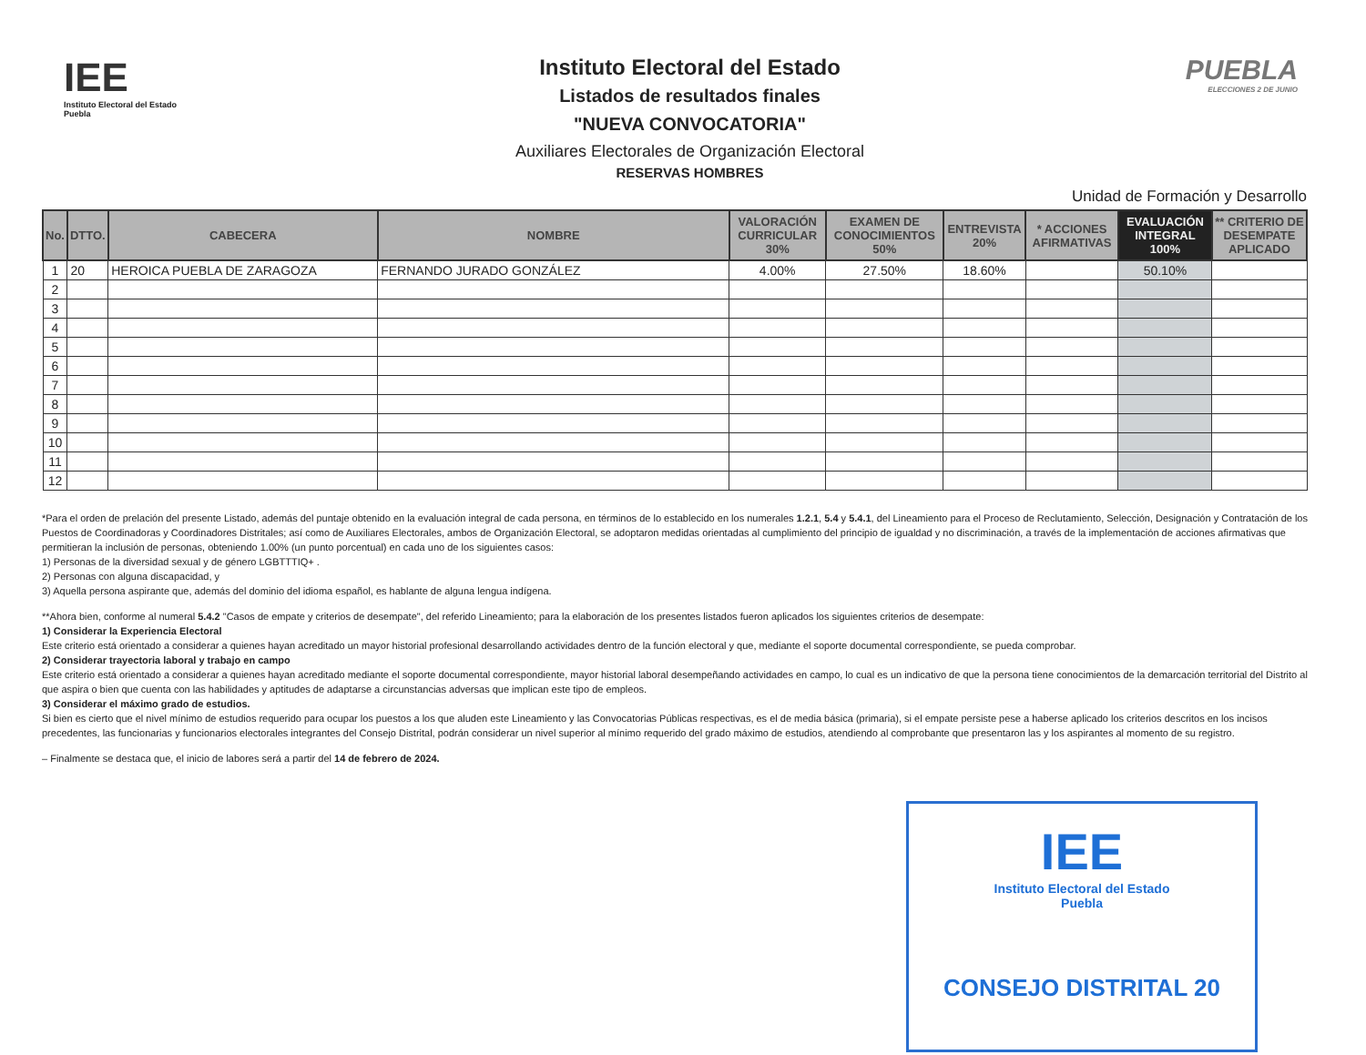IEE
Instituto Electoral del Estado
Puebla
Instituto Electoral del Estado
Listados de resultados finales
"NUEVA CONVOCATORIA"
Auxiliares Electorales de Organización Electoral
RESERVAS HOMBRES
PUEBLA
ELECCIONES 2 DE JUNIO
Unidad de Formación y Desarrollo
| No. | DTTO. | CABECERA | NOMBRE | VALORACIÓN CURRICULAR 30% | EXAMEN DE CONOCIMIENTOS 50% | ENTREVISTA 20% | * ACCIONES AFIRMATIVAS | EVALUACIÓN INTEGRAL 100% | ** CRITERIO DE DESEMPATE APLICADO |
| --- | --- | --- | --- | --- | --- | --- | --- | --- | --- |
| 1 | 20 | HEROICA PUEBLA DE ZARAGOZA | FERNANDO JURADO GONZÁLEZ | 4.00% | 27.50% | 18.60% | | 50.10% | |
| 2 | | | | | | | | | |
| 3 | | | | | | | | | |
| 4 | | | | | | | | | |
| 5 | | | | | | | | | |
| 6 | | | | | | | | | |
| 7 | | | | | | | | | |
| 8 | | | | | | | | | |
| 9 | | | | | | | | | |
| 10 | | | | | | | | | |
| 11 | | | | | | | | | |
| 12 | | | | | | | | | |
*Para el orden de prelación del presente Listado, además del puntaje obtenido en la evaluación integral de cada persona, en términos de lo establecido en los numerales 1.2.1, 5.4 y 5.4.1, del Lineamiento para el Proceso de Reclutamiento, Selección, Designación y Contratación de los Puestos de Coordinadoras y Coordinadores Distritales; así como de Auxiliares Electorales, ambos de Organización Electoral, se adoptaron medidas orientadas al cumplimiento del principio de igualdad y no discriminación, a través de la implementación de acciones afirmativas que permitieran la inclusión de personas, obteniendo 1.00% (un punto porcentual) en cada uno de los siguientes casos:
1) Personas de la diversidad sexual y de género LGBTTTIQ+ .
2) Personas con alguna discapacidad, y
3) Aquella persona aspirante que, además del dominio del idioma español, es hablante de alguna lengua indígena.
**Ahora bien, conforme al numeral 5.4.2 "Casos de empate y criterios de desempate", del referido Lineamiento; para la elaboración de los presentes listados fueron aplicados los siguientes criterios de desempate:
1) Considerar la Experiencia Electoral
Este criterio está orientado a considerar a quienes hayan acreditado un mayor historial profesional desarrollando actividades dentro de la función electoral y que, mediante el soporte documental correspondiente, se pueda comprobar.
2) Considerar trayectoria laboral y trabajo en campo
Este criterio está orientado a considerar a quienes hayan acreditado mediante el soporte documental correspondiente, mayor historial laboral desempeñando actividades en campo, lo cual es un indicativo de que la persona tiene conocimientos de la demarcación territorial del Distrito al que aspira o bien que cuenta con las habilidades y aptitudes de adaptarse a circunstancias adversas que implican este tipo de empleos.
3) Considerar el máximo grado de estudios.
Si bien es cierto que el nivel mínimo de estudios requerido para ocupar los puestos a los que aluden este Lineamiento y las Convocatorias Públicas respectivas, es el de media básica (primaria), si el empate persiste pese a haberse aplicado los criterios descritos en los incisos precedentes, las funcionarias y funcionarios electorales integrantes del Consejo Distrital, podrán considerar un nivel superior al mínimo requerido del grado máximo de estudios, atendiendo al comprobante que presentaron las y los aspirantes al momento de su registro.
– Finalmente se destaca que, el inicio de labores será a partir del 14 de febrero de 2024.
IEE
Instituto Electoral del Estado
Puebla
CONSEJO DISTRITAL 20